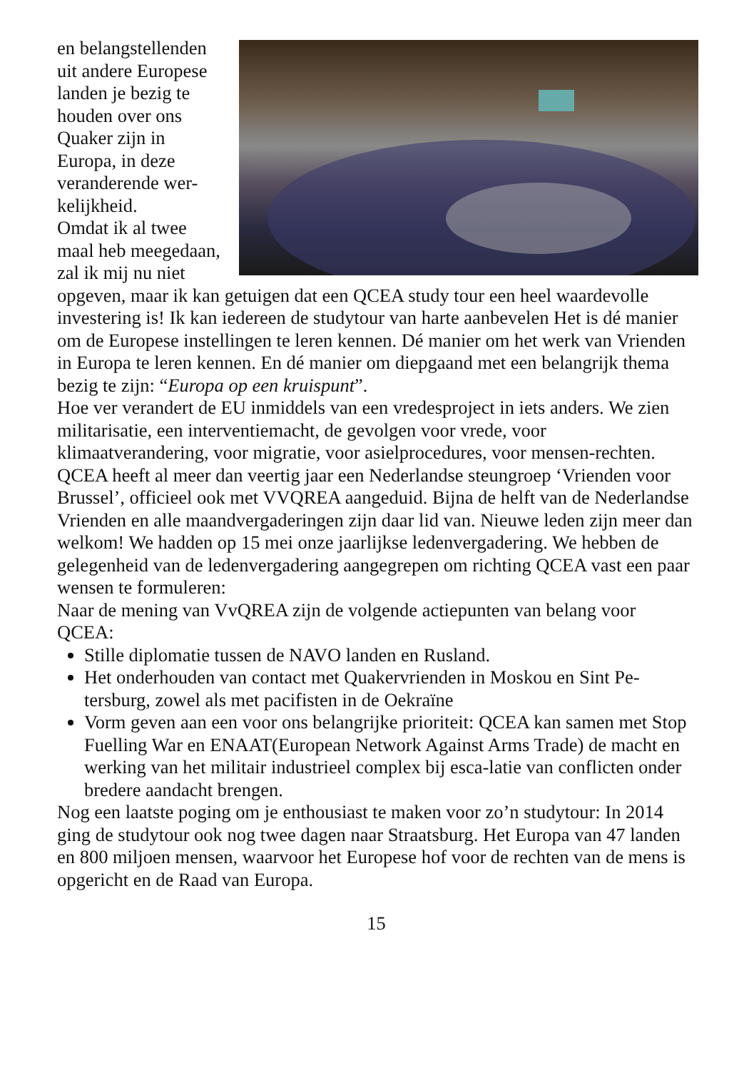en belangstellenden uit andere Europese landen je bezig te houden over ons Quaker zijn in Europa, in deze veranderende wer-kelijkheid.
Omdat ik al twee maal heb meegedaan, zal ik mij nu niet opgeven, maar ik kan getuigen dat een QCEA study tour een heel waardevolle investering is! Ik kan iedereen de studytour van harte aanbevelen Het is dé manier om de Europese instellingen te leren kennen. Dé manier om het werk van Vrienden in Europa te leren kennen. En dé manier om diepgaand met een belangrijk thema bezig te zijn: “Europa op een kruispunt”.
Hoe ver verandert de EU inmiddels van een vredesproject in iets anders. We zien militarisatie, een interventiemacht, de gevolgen voor vrede, voor klimaatverandering, voor migratie, voor asielprocedures, voor mensen-rechten.
QCEA heeft al meer dan veertig jaar een Nederlandse steungroep ‘Vrienden voor Brussel’, officieel ook met VVQREA aangeduid. Bijna de helft van de Nederlandse Vrienden en alle maandvergaderingen zijn daar lid van. Nieuwe leden zijn meer dan welkom! We hadden op 15 mei onze jaarlijkse ledenvergadering. We hebben de gelegenheid van de ledenvergadering aangegrepen om richting QCEA vast een paar wensen te formuleren:
Naar de mening van VvQREA zijn de volgende actiepunten van belang voor QCEA:
Stille diplomatie tussen de NAVO landen en Rusland.
Het onderhouden van contact met Quakervrienden in Moskou en Sint Pe-tersburg, zowel als met pacifisten in de Oekraïne
Vorm geven aan een voor ons belangrijke prioriteit: QCEA kan samen met Stop Fuelling War en ENAAT(European Network Against Arms Trade) de macht en werking van het militair industrieel complex bij esca-latie van conflicten onder bredere aandacht brengen.
Nog een laatste poging om je enthousiast te maken voor zo’n studytour: In 2014 ging de studytour ook nog twee dagen naar Straatsburg. Het Europa van 47 landen en 800 miljoen mensen, waarvoor het Europese hof voor de rechten van de mens is opgericht en de Raad van Europa.
15